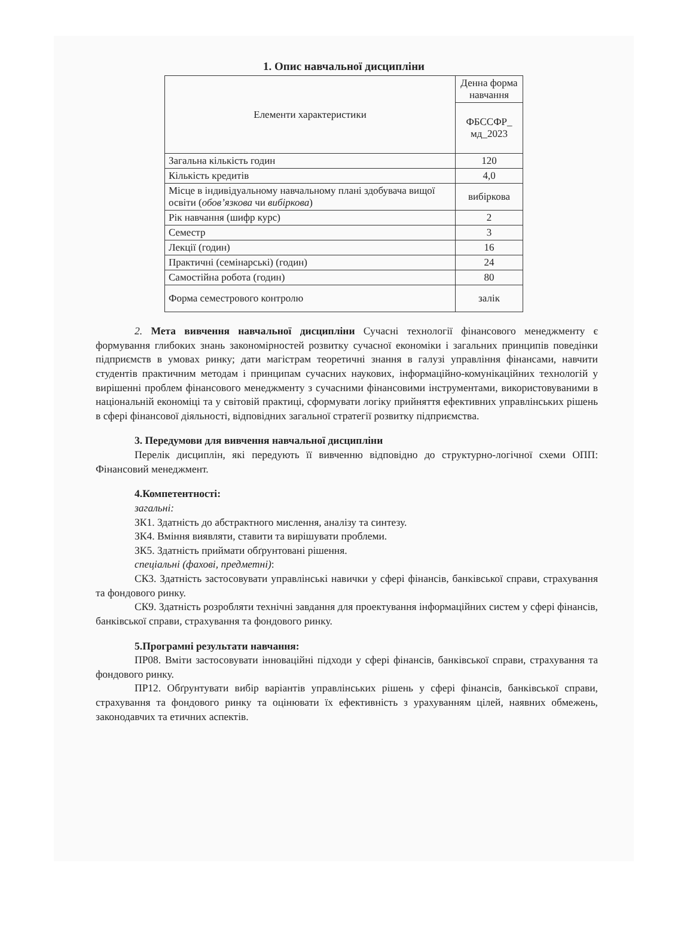1. Опис навчальної дисципліни
| Елементи характеристики | Денна форма навчання |
| | ФБССФР_ мд_2023 |
| Загальна кількість годин | 120 |
| Кількість кредитів | 4,0 |
| Місце в індивідуальному навчальному плані здобувача вищої освіти ( обов’язкова чи вибіркова ) | вибіркова |
| Рік навчання (шифр курс) | 2 |
| Семестр | 3 |
| Лекції (годин) | 16 |
| Практичні (семінарські) (годин) | 24 |
| Самостійна робота (годин) | 80 |
| Форма семестрового контролю | залік |
2. Мета вивчення навчальної дисципліни Сучасні технології фінансового менеджменту є формування глибоких знань закономірностей розвитку сучасної економіки і загальних принципів поведінки підприємств в умовах ринку; дати магістрам теоретичні знання в галузі управління фінансами, навчити студентів практичним методам і принципам сучасних наукових, інформаційно-комунікаційних технологій у вирішенні проблем фінансового менеджменту з сучасними фінансовими інструментами, використовуваними в національній економіці та у світовій практиці, сформувати логіку прийняття ефективних управлінських рішень в сфері фінансової діяльності, відповідних загальної стратегії розвитку підприємства.
3. Передумови для вивчення навчальної дисципліни
Перелік дисциплін, які передують її вивченню відповідно до структурно-логічної схеми ОПП: Фінансовий менеджмент.
4.Компетентності:
загальні:
ЗК1. Здатність до абстрактного мислення, аналізу та синтезу.
ЗК4. Вміння виявляти, ставити та вирішувати проблеми.
ЗК5. Здатність приймати обґрунтовані рішення.
спеціальні (фахові, предметні):
СК3. Здатність застосовувати управлінські навички у сфері фінансів, банківської справи, страхування та фондового ринку.
СК9. Здатність розробляти технічні завдання для проектування інформаційних систем у сфері фінансів, банківської справи, страхування та фондового ринку.
5.Програмні результати навчання:
ПР08. Вміти застосовувати інноваційні підходи у сфері фінансів, банківської справи, страхування та фондового ринку.
ПР12. Обґрунтувати вибір варіантів управлінських рішень у сфері фінансів, банківської справи, страхування та фондового ринку та оцінювати їх ефективність з урахуванням цілей, наявних обмежень, законодавчих та етичних аспектів.